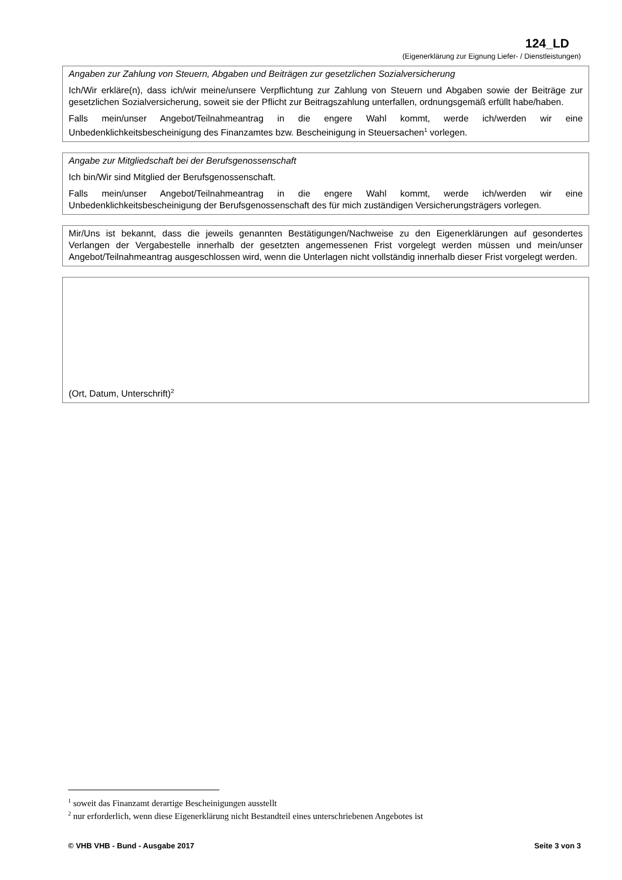124_LD
(Eigenerklärung zur Eignung Liefer- / Dienstleistungen)
Angaben zur Zahlung von Steuern, Abgaben und Beiträgen zur gesetzlichen Sozialversicherung
Ich/Wir erkläre(n), dass ich/wir meine/unsere Verpflichtung zur Zahlung von Steuern und Abgaben sowie der Beiträge zur gesetzlichen Sozialversicherung, soweit sie der Pflicht zur Beitragszahlung unterfallen, ordnungsgemäß erfüllt habe/haben.
Falls mein/unser Angebot/Teilnahmeantrag in die engere Wahl kommt, werde ich/werden wir eine Unbedenklichkeitsbescheinigung des Finanzamtes bzw. Bescheinigung in Steuersachen<sup>1</sup> vorlegen.
Angabe zur Mitgliedschaft bei der Berufsgenossenschaft
Ich bin/Wir sind Mitglied der Berufsgenossenschaft.
Falls mein/unser Angebot/Teilnahmeantrag in die engere Wahl kommt, werde ich/werden wir eine Unbedenklichkeitsbescheinigung der Berufsgenossenschaft des für mich zuständigen Versicherungsträgers vorlegen.
Mir/Uns ist bekannt, dass die jeweils genannten Bestätigungen/Nachweise zu den Eigenerklärungen auf gesondertes Verlangen der Vergabestelle innerhalb der gesetzten angemessenen Frist vorgelegt werden müssen und mein/unser Angebot/Teilnahmeantrag ausgeschlossen wird, wenn die Unterlagen nicht vollständig innerhalb dieser Frist vorgelegt werden.
(Ort, Datum, Unterschrift)<sup>2</sup>
<sup>1</sup> soweit das Finanzamt derartige Bescheinigungen ausstellt
<sup>2</sup> nur erforderlich, wenn diese Eigenerklärung nicht Bestandteil eines unterschriebenen Angebotes ist
© VHB VHB - Bund - Ausgabe 2017 Seite 3 von 3